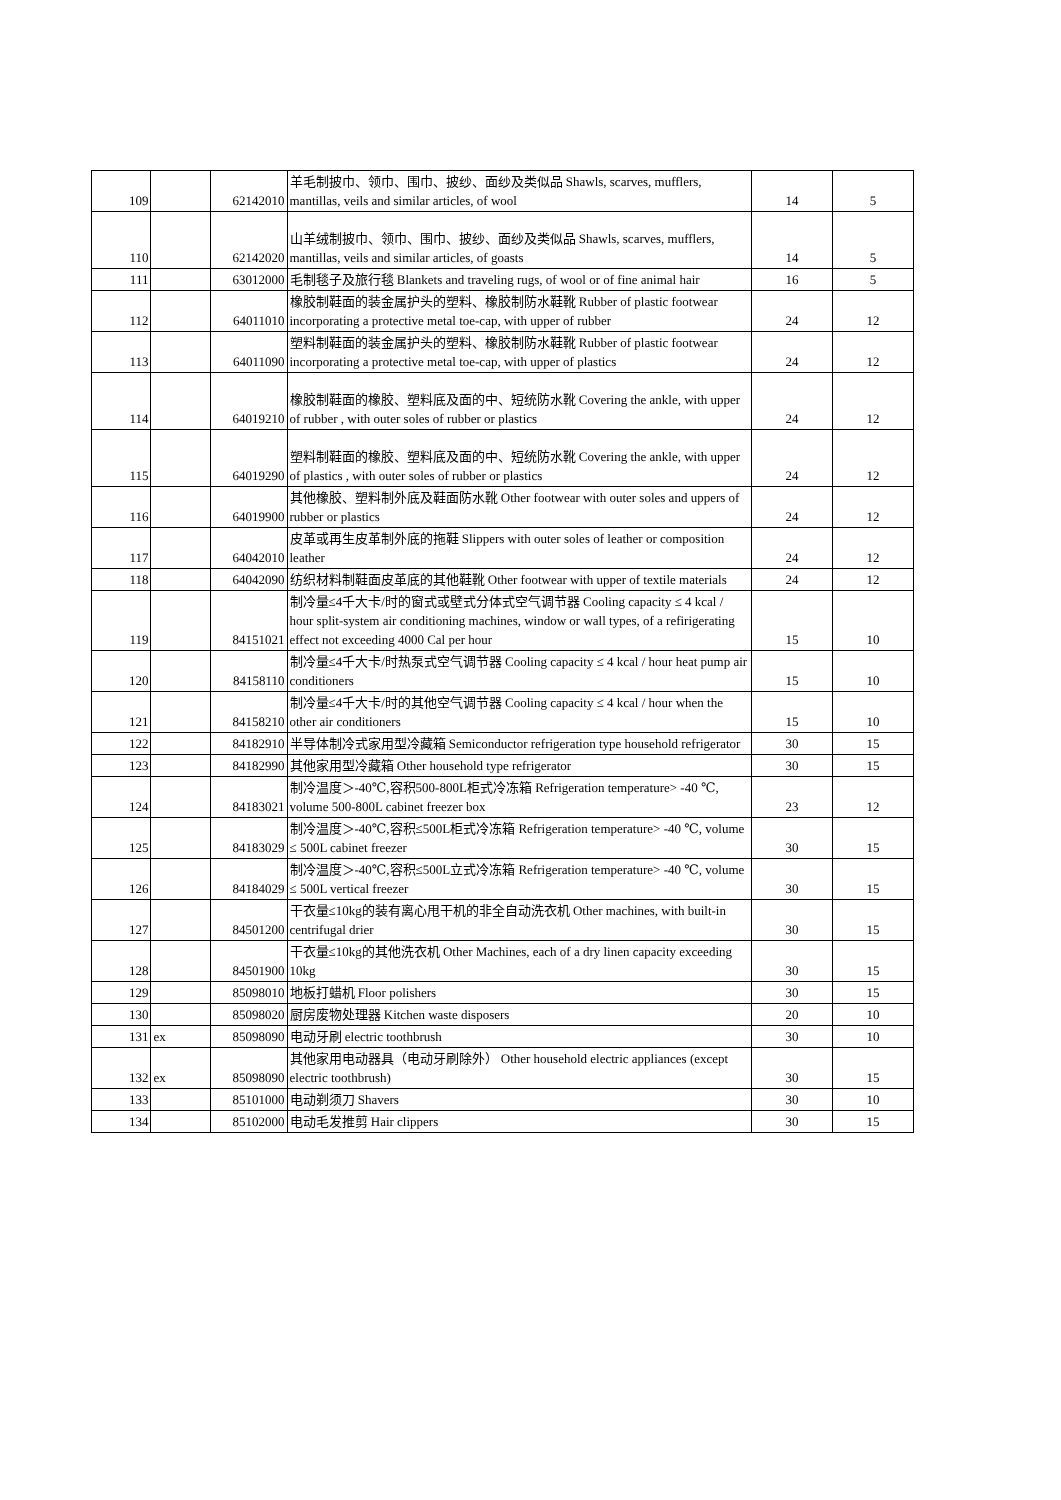| 109 | | 62142010 | 羊毛制披巾、领巾、围巾、披纱、面纱及类似品 Shawls, scarves, mufflers, mantillas, veils and similar articles, of wool | 14 | 5 |
| 110 | | 62142020 | 山羊绒制披巾、领巾、围巾、披纱、面纱及类似品 Shawls, scarves, mufflers, mantillas, veils and similar articles, of goasts | 14 | 5 |
| 111 | | 63012000 | 毛制毯子及旅行毯 Blankets and traveling rugs, of wool or of fine animal hair | 16 | 5 |
| 112 | | 64011010 | 橡胶制鞋面的装金属护头的塑料、橡胶制防水鞋靴 Rubber of plastic footwear incorporating a protective metal toe-cap, with upper of rubber | 24 | 12 |
| 113 | | 64011090 | 塑料制鞋面的装金属护头的塑料、橡胶制防水鞋靴 Rubber of plastic footwear incorporating a protective metal toe-cap, with upper of plastics | 24 | 12 |
| 114 | | 64019210 | 橡胶制鞋面的橡胶、塑料底及面的中、短统防水靴 Covering the ankle, with upper of rubber , with outer soles of rubber or plastics | 24 | 12 |
| 115 | | 64019290 | 塑料制鞋面的橡胶、塑料底及面的中、短统防水靴 Covering the ankle, with upper of plastics , with outer soles of rubber or plastics | 24 | 12 |
| 116 | | 64019900 | 其他橡胶、塑料制外底及鞋面防水靴 Other footwear with outer soles and uppers of rubber or plastics | 24 | 12 |
| 117 | | 64042010 | 皮革或再生皮革制外底的拖鞋 Slippers with outer soles of leather or composition leather | 24 | 12 |
| 118 | | 64042090 | 纺织材料制鞋面皮革底的其他鞋靴 Other footwear with upper of textile materials | 24 | 12 |
| 119 | | 84151021 | 制冷量≤4千大卡/时的窗式或壁式分体式空气调节器 Cooling capacity ≤ 4 kcal / hour split-system air conditioning machines, window or wall types, of a refirigerating effect not exceeding 4000 Cal per hour | 15 | 10 |
| 120 | | 84158110 | 制冷量≤4千大卡/时热泵式空气调节器 Cooling capacity ≤ 4 kcal / hour heat pump air conditioners | 15 | 10 |
| 121 | | 84158210 | 制冷量≤4千大卡/时的其他空气调节器 Cooling capacity ≤ 4 kcal / hour when the other air conditioners | 15 | 10 |
| 122 | | 84182910 | 半导体制冷式家用型冷藏箱 Semiconductor refrigeration type household refrigerator | 30 | 15 |
| 123 | | 84182990 | 其他家用型冷藏箱 Other household type refrigerator | 30 | 15 |
| 124 | | 84183021 | 制冷温度＞-40℃,容积500-800L柜式冷冻箱 Refrigeration temperature> -40 ℃, volume 500-800L cabinet freezer box | 23 | 12 |
| 125 | | 84183029 | 制冷温度＞-40℃,容积≤500L柜式冷冻箱 Refrigeration temperature> -40 ℃, volume ≤ 500L cabinet freezer | 30 | 15 |
| 126 | | 84184029 | 制冷温度＞-40℃,容积≤500L立式冷冻箱 Refrigeration temperature> -40 ℃, volume ≤ 500L vertical freezer | 30 | 15 |
| 127 | | 84501200 | 干衣量≤10kg的装有离心甩干机的非全自动洗衣机 Other machines, with built-in centrifugal drier | 30 | 15 |
| 128 | | 84501900 | 干衣量≤10kg的其他洗衣机 Other Machines, each of a dry linen capacity exceeding 10kg | 30 | 15 |
| 129 | | 85098010 | 地板打蜡机 Floor polishers | 30 | 15 |
| 130 | | 85098020 | 厨房废物处理器 Kitchen waste disposers | 20 | 10 |
| 131 | ex | 85098090 | 电动牙刷 electric toothbrush | 30 | 10 |
| 132 | ex | 85098090 | 其他家用电动器具（电动牙刷除外） Other household electric appliances (except electric toothbrush) | 30 | 15 |
| 133 | | 85101000 | 电动剃须刀 Shavers | 30 | 10 |
| 134 | | 85102000 | 电动毛发推剪 Hair clippers | 30 | 15 |